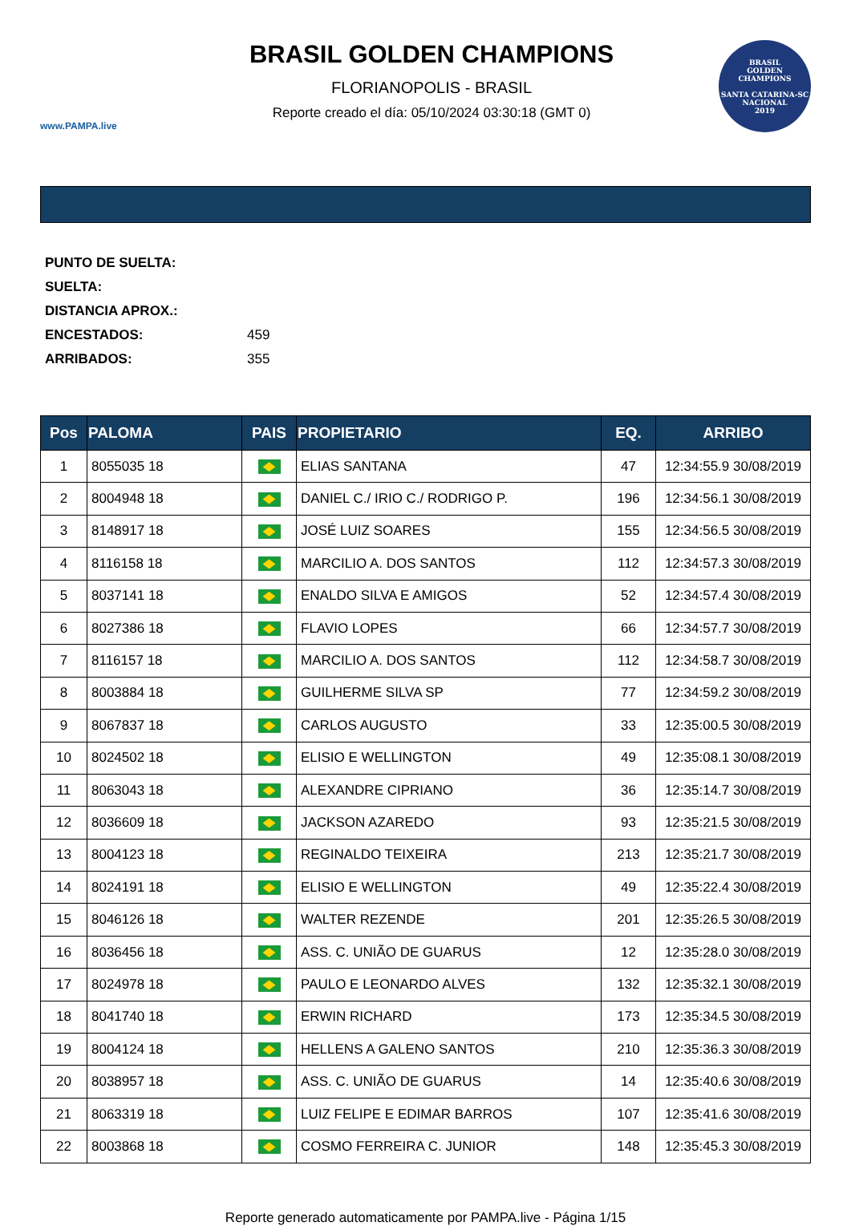www.PAMPA.live
BRASIL GOLDEN CHAMPIONS
FLORIANOPOLIS - BRASIL
Reporte creado el día: 05/10/2024 03:30:18 (GMT 0)
BRASIL
GOLDEN
CHAMPIONS
SANTA CATARINA-SC
NACIONAL
2019
PUNTO DE SUELTA:
SUELTA:
DISTANCIA APROX.:
ENCESTADOS: 459
ARRIBADOS: 355
| Pos | PALOMA | PAIS | PROPIETARIO | EQ. | ARRIBO |
| --- | --- | --- | --- | --- | --- |
| 1 | 8055035 18 | | ELIAS SANTANA | 47 | 12:34:55.9 30/08/2019 |
| 2 | 8004948 18 | | DANIEL C./ IRIO C./ RODRIGO P. | 196 | 12:34:56.1 30/08/2019 |
| 3 | 8148917 18 | | JOSÉ LUIZ SOARES | 155 | 12:34:56.5 30/08/2019 |
| 4 | 8116158 18 | | MARCILIO A. DOS SANTOS | 112 | 12:34:57.3 30/08/2019 |
| 5 | 8037141 18 | | ENALDO SILVA E AMIGOS | 52 | 12:34:57.4 30/08/2019 |
| 6 | 8027386 18 | | FLAVIO LOPES | 66 | 12:34:57.7 30/08/2019 |
| 7 | 8116157 18 | | MARCILIO A. DOS SANTOS | 112 | 12:34:58.7 30/08/2019 |
| 8 | 8003884 18 | | GUILHERME SILVA SP | 77 | 12:34:59.2 30/08/2019 |
| 9 | 8067837 18 | | CARLOS AUGUSTO | 33 | 12:35:00.5 30/08/2019 |
| 10 | 8024502 18 | | ELISIO E WELLINGTON | 49 | 12:35:08.1 30/08/2019 |
| 11 | 8063043 18 | | ALEXANDRE CIPRIANO | 36 | 12:35:14.7 30/08/2019 |
| 12 | 8036609 18 | | JACKSON AZAREDO | 93 | 12:35:21.5 30/08/2019 |
| 13 | 8004123 18 | | REGINALDO TEIXEIRA | 213 | 12:35:21.7 30/08/2019 |
| 14 | 8024191 18 | | ELISIO E WELLINGTON | 49 | 12:35:22.4 30/08/2019 |
| 15 | 8046126 18 | | WALTER REZENDE | 201 | 12:35:26.5 30/08/2019 |
| 16 | 8036456 18 | | ASS. C. UNIÃO DE GUARUS | 12 | 12:35:28.0 30/08/2019 |
| 17 | 8024978 18 | | PAULO E LEONARDO ALVES | 132 | 12:35:32.1 30/08/2019 |
| 18 | 8041740 18 | | ERWIN RICHARD | 173 | 12:35:34.5 30/08/2019 |
| 19 | 8004124 18 | | HELLENS A GALENO SANTOS | 210 | 12:35:36.3 30/08/2019 |
| 20 | 8038957 18 | | ASS. C. UNIÃO DE GUARUS | 14 | 12:35:40.6 30/08/2019 |
| 21 | 8063319 18 | | LUIZ FELIPE E EDIMAR BARROS | 107 | 12:35:41.6 30/08/2019 |
| 22 | 8003868 18 | | COSMO FERREIRA C. JUNIOR | 148 | 12:35:45.3 30/08/2019 |
Reporte generado automaticamente por PAMPA.live - Página 1/15